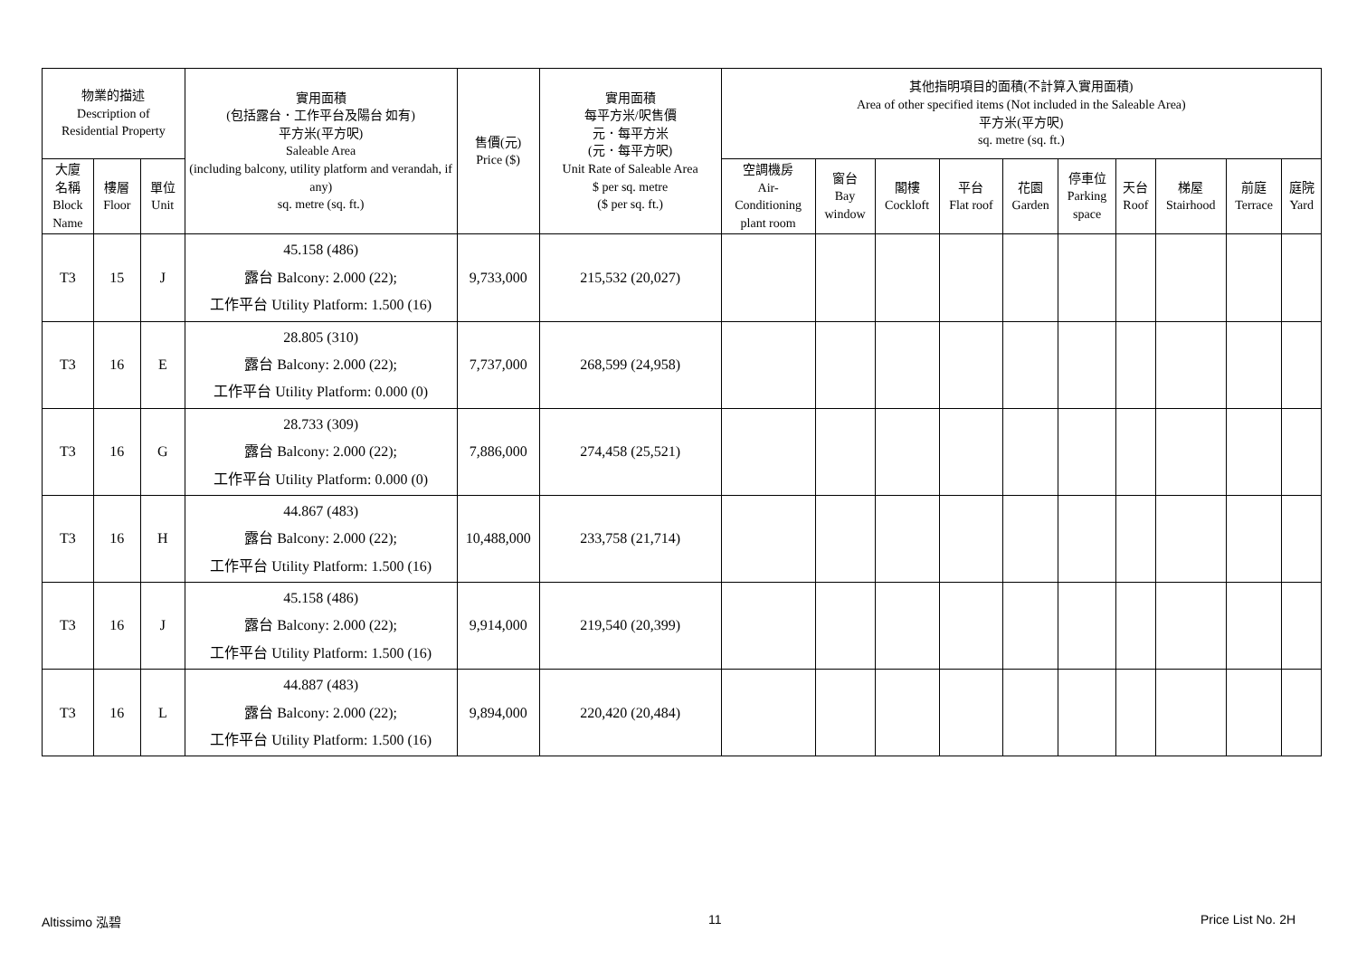| 物業的描述 Description of Residential Property | | | 實用面積 (包括露台．工作平台及陽台 如有) 平方米(平方呎) Saleable Area (including balcony, utility platform and verandah, if any) sq. metre (sq. ft.) | 售價(元) Price ($) | 實用面積 每平方米/呎售價 元．每平方米 (元．每平方呎) Unit Rate of Saleable Area $ per sq. metre ($ per sq. ft.) | 其他指明項目的面積(不計算入實用面積) Area of other specified items (Not included in the Saleable Area) 平方米(平方呎) sq. metre (sq. ft.) | | | | | | | | | |
| --- | --- | --- | --- | --- | --- | --- | --- | --- | --- | --- | --- | --- | --- | --- | --- |
| 大廈 名稱 Block Name | 樓層 Floor | 單位 Unit | | | | 空調機房 Air- Conditioning plant room | 窗台 Bay window | 閣樓 Cockloft | 平台 Flat roof | 花園 Garden | 停車位 Parking space | 天台 Roof | 梯屋 Stairhood | 前庭 Terrace | 庭院 Yard |
| T3 | 15 | J | 45.158 (486) 露台 Balcony: 2.000 (22); 工作平台 Utility Platform: 1.500 (16) | 9,733,000 | 215,532 (20,027) | | | | | | | | | | |
| T3 | 16 | E | 28.805 (310) 露台 Balcony: 2.000 (22); 工作平台 Utility Platform: 0.000 (0) | 7,737,000 | 268,599 (24,958) | | | | | | | | | | |
| T3 | 16 | G | 28.733 (309) 露台 Balcony: 2.000 (22); 工作平台 Utility Platform: 0.000 (0) | 7,886,000 | 274,458 (25,521) | | | | | | | | | | |
| T3 | 16 | H | 44.867 (483) 露台 Balcony: 2.000 (22); 工作平台 Utility Platform: 1.500 (16) | 10,488,000 | 233,758 (21,714) | | | | | | | | | | |
| T3 | 16 | J | 45.158 (486) 露台 Balcony: 2.000 (22); 工作平台 Utility Platform: 1.500 (16) | 9,914,000 | 219,540 (20,399) | | | | | | | | | | |
| T3 | 16 | L | 44.887 (483) 露台 Balcony: 2.000 (22); 工作平台 Utility Platform: 1.500 (16) | 9,894,000 | 220,420 (20,484) | | | | | | | | | | |
Altissimo 泓碧 11 Price List No. 2H